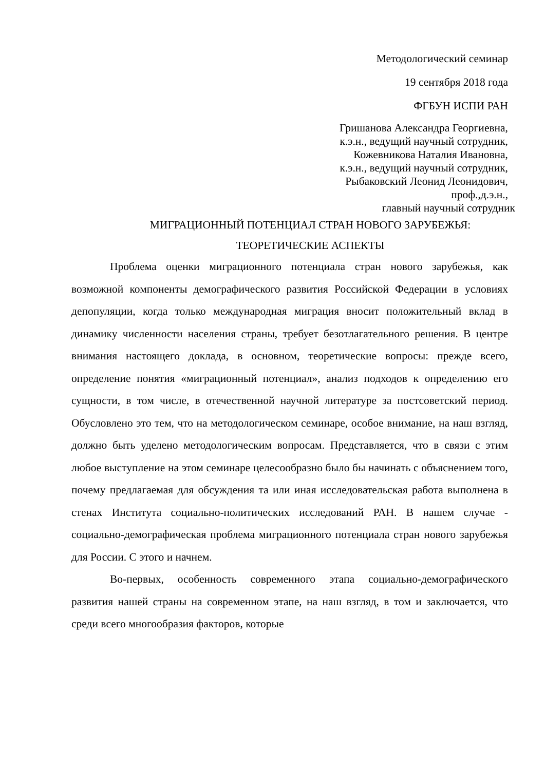Методологический семинар
19 сентября 2018 года
ФГБУН ИСПИ РАН
Гришанова Александра Георгиевна,
к.э.н., ведущий научный сотрудник,
Кожевникова Наталия Ивановна,
к.э.н., ведущий научный сотрудник,
Рыбаковский Леонид Леонидович,
проф.,д.э.н.,
главный научный сотрудник
МИГРАЦИОННЫЙ ПОТЕНЦИАЛ СТРАН НОВОГО ЗАРУБЕЖЬЯ:
ТЕОРЕТИЧЕСКИЕ АСПЕКТЫ
Проблема оценки миграционного потенциала стран нового зарубежья, как возможной компоненты демографического развития Российской Федерации в условиях депопуляции, когда только международная миграция вносит положительный вклад в динамику численности населения страны, требует безотлагательного решения. В центре внимания настоящего доклада, в основном, теоретические вопросы: прежде всего, определение понятия «миграционный потенциал», анализ подходов к определению его сущности, в том числе, в отечественной научной литературе за постсоветский период. Обусловлено это тем, что на методологическом семинаре, особое внимание, на наш взгляд, должно быть уделено методологическим вопросам. Представляется, что в связи с этим любое выступление на этом семинаре целесообразно было бы начинать с объяснением того, почему предлагаемая для обсуждения та или иная исследовательская работа выполнена в стенах Института социально-политических исследований РАН. В нашем случае - социально-демографическая проблема миграционного потенциала стран нового зарубежья для России. С этого и начнем.
Во-первых, особенность современного этапа социально-демографического развития нашей страны на современном этапе, на наш взгляд, в том и заключается, что среди всего многообразия факторов, которые